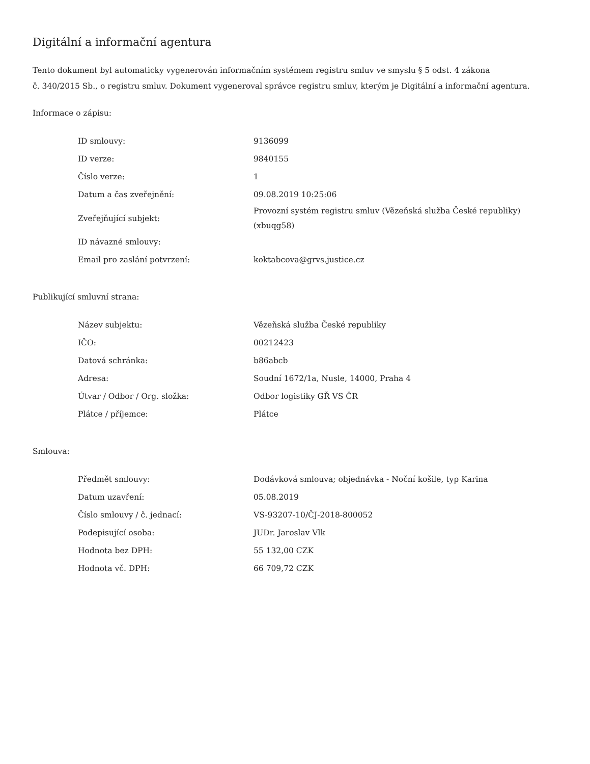Digitální a informační agentura
Tento dokument byl automaticky vygenerován informačním systémem registru smluv ve smyslu § 5 odst. 4 zákona
č. 340/2015 Sb., o registru smluv. Dokument vygeneroval správce registru smluv, kterým je Digitální a informační agentura.
Informace o zápisu:
| ID smlouvy: | 9136099 |
| ID verze: | 9840155 |
| Číslo verze: | 1 |
| Datum a čas zveřejnění: | 09.08.2019 10:25:06 |
| Zveřejňující subjekt: | Provozní systém registru smluv (Vězeňská služba České republiky) (xbuqg58) |
| ID návazné smlouvy: | |
| Email pro zaslání potvrzení: | koktabcova@grvs.justice.cz |
Publikující smluvní strana:
| Název subjektu: | Vězeňská služba České republiky |
| IČO: | 00212423 |
| Datová schránka: | b86abcb |
| Adresa: | Soudní 1672/1a, Nusle, 14000, Praha 4 |
| Útvar / Odbor / Org. složka: | Odbor logistiky GŘ VS ČR |
| Plátce / příjemce: | Plátce |
Smlouva:
| Předmět smlouvy: | Dodávková smlouva; objednávka - Noční košile, typ Karina |
| Datum uzavření: | 05.08.2019 |
| Číslo smlouvy / č. jednací: | VS-93207-10/ČJ-2018-800052 |
| Podepisující osoba: | JUDr. Jaroslav Vlk |
| Hodnota bez DPH: | 55 132,00 CZK |
| Hodnota vč. DPH: | 66 709,72 CZK |